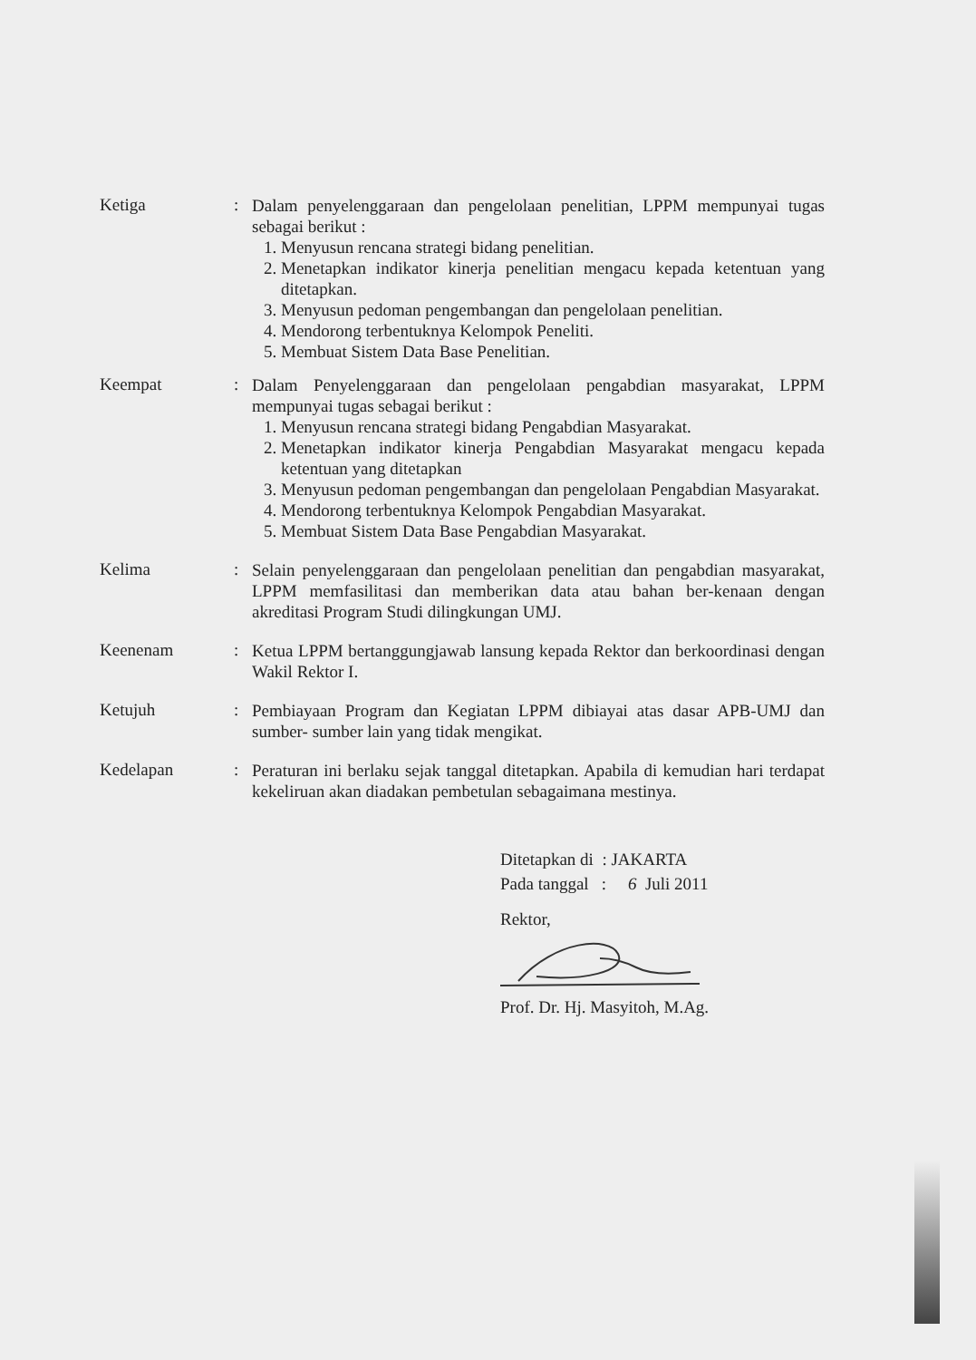Ketiga :
Dalam penyelenggaraan dan pengelolaan penelitian, LPPM mempunyai tugas sebagai berikut :
1. Menyusun rencana strategi bidang penelitian.
2. Menetapkan indikator kinerja penelitian mengacu kepada ketentuan yang ditetapkan.
3. Menyusun pedoman pengembangan dan pengelolaan penelitian.
4. Mendorong terbentuknya Kelompok Peneliti.
5. Membuat Sistem Data Base Penelitian.
Keempat :
Dalam Penyelenggaraan dan pengelolaan pengabdian masyarakat, LPPM mempunyai tugas sebagai berikut :
1. Menyusun rencana strategi bidang Pengabdian Masyarakat.
2. Menetapkan indikator kinerja Pengabdian Masyarakat mengacu kepada ketentuan yang ditetapkan
3. Menyusun pedoman pengembangan dan pengelolaan Pengabdian Masyarakat.
4. Mendorong terbentuknya Kelompok Pengabdian Masyarakat.
5. Membuat Sistem Data Base Pengabdian Masyarakat.
Kelima :
Selain penyelenggaraan dan pengelolaan penelitian dan pengabdian masyarakat, LPPM memfasilitasi dan memberikan data atau bahan ber-kenaan dengan akreditasi Program Studi dilingkungan UMJ.
Keenenam :
Ketua LPPM bertanggungjawab lansung kepada Rektor dan berkoordinasi dengan Wakil Rektor I.
Ketujuh :
Pembiayaan Program dan Kegiatan LPPM dibiayai atas dasar APB-UMJ dan sumber- sumber lain yang tidak mengikat.
Kedelapan :
Peraturan ini berlaku sejak tanggal ditetapkan. Apabila di kemudian hari terdapat kekeliruan akan diadakan pembetulan sebagaimana mestinya.
Ditetapkan di : JAKARTA
Pada tanggal : 6 Juli 2011
Rektor,
Prof. Dr. Hj. Masyitoh, M.Ag.